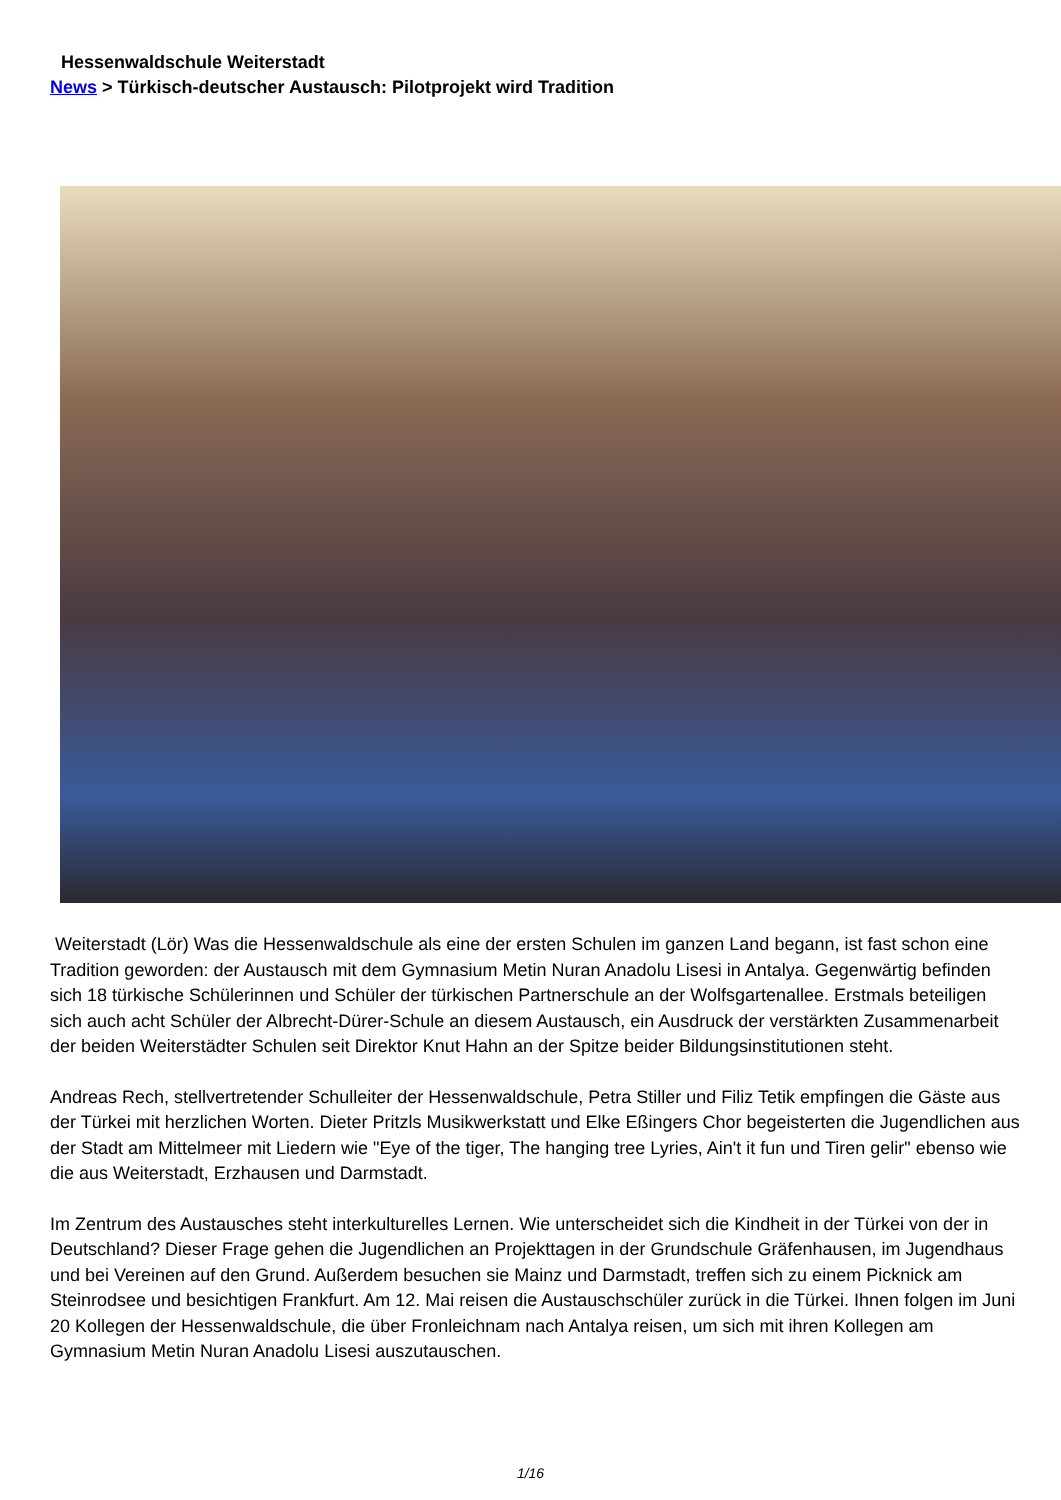Hessenwaldschule Weiterstadt
News > Türkisch-deutscher Austausch: Pilotprojekt wird Tradition
Weiterstadt (Lör) Was die Hessenwaldschule als eine der ersten Schulen im ganzen Land begann, ist fast schon eine Tradition geworden: der Austausch mit dem Gymnasium Metin Nuran Anadolu Lisesi in Antalya. Gegenwärtig befinden sich 18 türkische Schülerinnen und Schüler der türkischen Partnerschule an der Wolfsgartenallee. Erstmals beteiligen sich auch acht Schüler der Albrecht-Dürer-Schule an diesem Austausch, ein Ausdruck der verstärkten Zusammenarbeit der beiden Weiterstädter Schulen seit Direktor Knut Hahn an der Spitze beider Bildungsinstitutionen steht.
Andreas Rech, stellvertretender Schulleiter der Hessenwaldschule, Petra Stiller und Filiz Tetik empfingen die Gäste aus der Türkei mit herzlichen Worten. Dieter Pritzls Musikwerkstatt und Elke Eßingers Chor begeisterten die Jugendlichen aus der Stadt am Mittelmeer mit Liedern wie "Eye of the tiger, The hanging tree Lyries, Ain't it fun und Tiren gelir" ebenso wie die aus Weiterstadt, Erzhausen und Darmstadt.
Im Zentrum des Austausches steht interkulturelles Lernen. Wie unterscheidet sich die Kindheit in der Türkei von der in Deutschland? Dieser Frage gehen die Jugendlichen an Projekttagen in der Grundschule Gräfenhausen, im Jugendhaus und bei Vereinen auf den Grund. Außerdem besuchen sie Mainz und Darmstadt, treffen sich zu einem Picknick am Steinrodsee und besichtigen Frankfurt. Am 12. Mai reisen die Austauschschüler zurück in die Türkei. Ihnen folgen im Juni 20 Kollegen der Hessenwaldschule, die über Fronleichnam nach Antalya reisen, um sich mit ihren Kollegen am Gymnasium Metin Nuran Anadolu Lisesi auszutauschen.
1/16